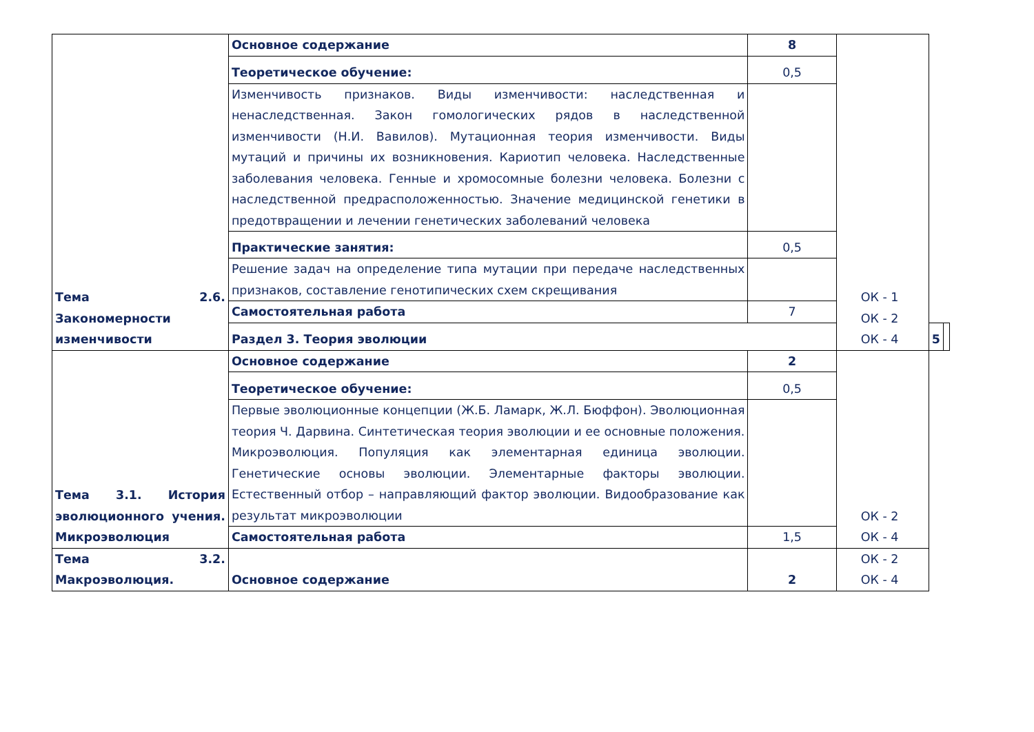| Тема 2.6. Закономерности изменчивости | Основное содержание | 8 | ОК - 1 ОК - 2 ОК - 4 | | |
| | Теоретическое обучение: | 0,5 | | | |
| | Изменчивость признаков. Виды изменчивости: наследственная и ненаследственная. Закон гомологических рядов в наследственной изменчивости (Н.И. Вавилов). Мутационная теория изменчивости. Виды мутаций и причины их возникновения. Кариотип человека. Наследственные заболевания человека. Генные и хромосомные болезни человека. Болезни с наследственной предрасположенностью. Значение медицинской генетики в предотвращении и лечении генетических заболеваний человека | | | | |
| | Практические занятия: | 0,5 | | | |
| | Решение задач на определение типа мутации при передаче наследственных признаков, составление генотипических схем скрещивания | | | | |
| | Самостоятельная работа | 7 | | | |
| | Раздел 3. Теория эволюции | | | 5 | |
| Тема 3.1. История эволюционного учения. Микроэволюция | Основное содержание | 2 | ОК - 2 ОК - 4 | | |
| | Теоретическое обучение: | 0,5 | | | |
| | Первые эволюционные концепции (Ж.Б. Ламарк, Ж.Л. Бюффон). Эволюционная теория Ч. Дарвина. Синтетическая теория эволюции и ее основные положения. Микроэволюция. Популяция как элементарная единица эволюции. Генетические основы эволюции. Элементарные факторы эволюции. Естественный отбор – направляющий фактор эволюции. Видообразование как результат микроэволюции | | | | |
| | Самостоятельная работа | 1,5 | | | |
| Тема 3.2. Макроэволюция. | Основное содержание | 2 | ОК - 2 ОК - 4 | | |